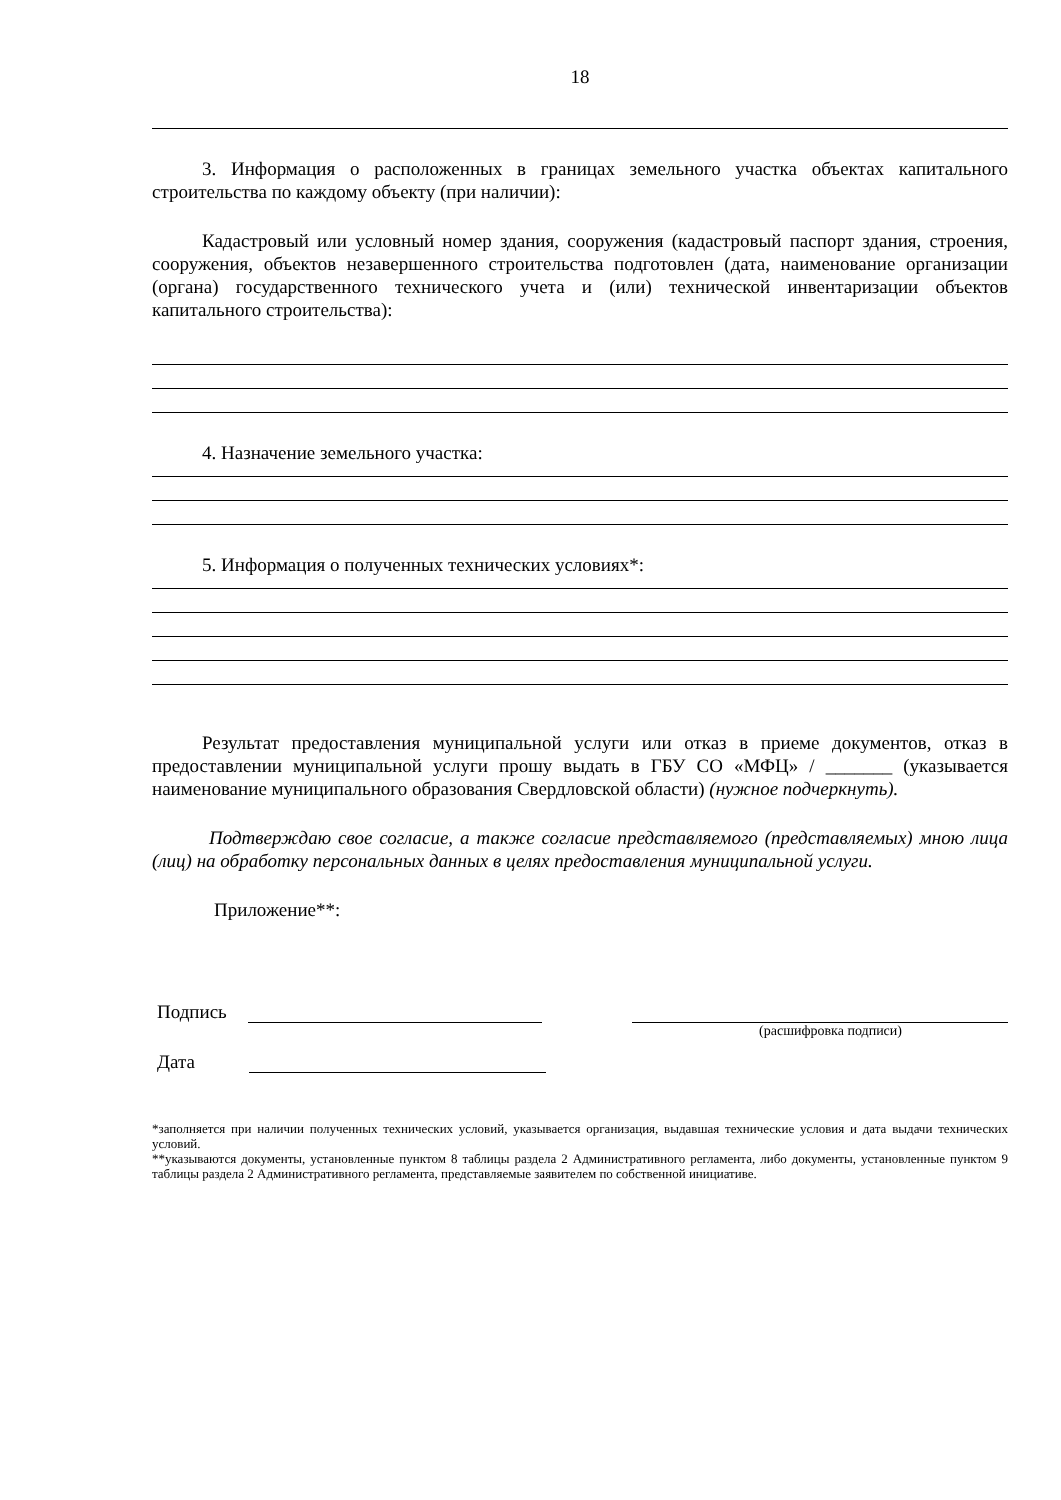18
3. Информация о расположенных в границах земельного участка объектах капитального строительства по каждому объекту (при наличии):
Кадастровый или условный номер здания, сооружения (кадастровый паспорт здания, строения, сооружения, объектов незавершенного строительства подготовлен (дата, наименование организации (органа) государственного технического учета и (или) технической инвентаризации объектов капитального строительства):
4. Назначение земельного участка:
5. Информация о полученных технических условиях*:
Результат предоставления муниципальной услуги или отказ в приеме документов, отказ в предоставлении муниципальной услуги прошу выдать в ГБУ СО «МФЦ» / _______ (указывается наименование муниципального образования Свердловской области) (нужное подчеркнуть).
Подтверждаю свое согласие, а также согласие представляемого (представляемых) мною лица (лиц) на обработку персональных данных в целях предоставления муниципальной услуги.
Приложение**:
Подпись
(расшифровка подписи)
Дата
*заполняется при наличии полученных технических условий, указывается организация, выдавшая технические условия и дата выдачи технических условий.
**указываются документы, установленные пунктом 8 таблицы раздела 2 Административного регламента, либо документы, установленные пунктом 9 таблицы раздела 2 Административного регламента, представляемые заявителем по собственной инициативе.